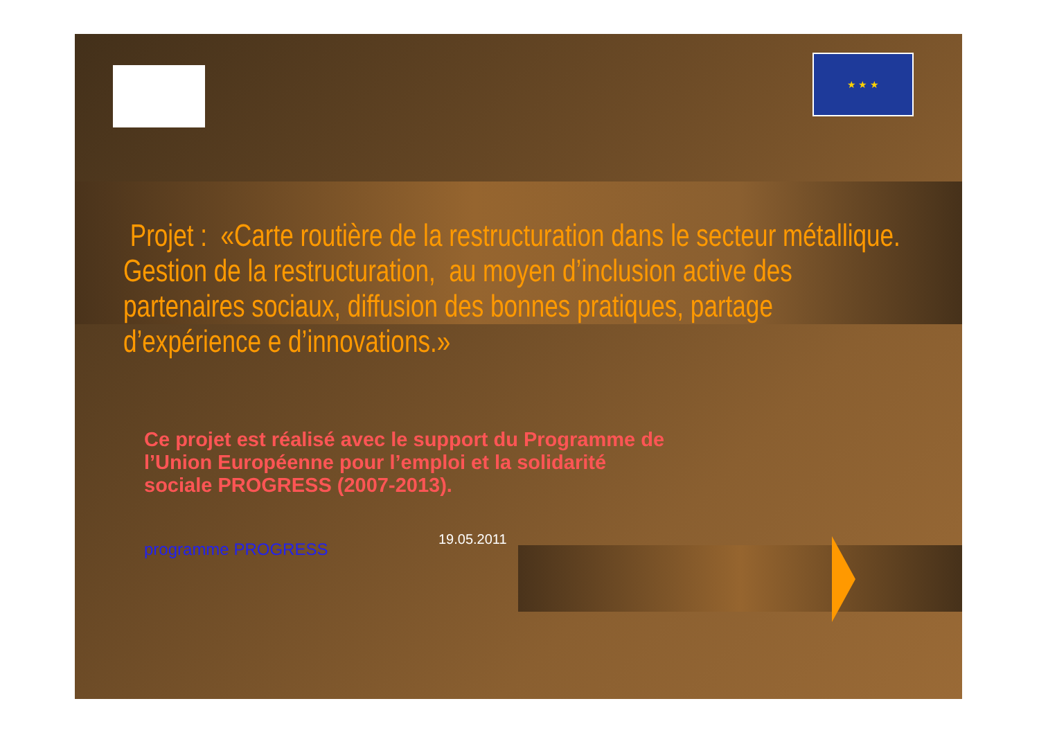★ ★ ★
Projet : «Carte routière de la restructuration dans le secteur métallique.
Gestion de la restructuration, au moyen d’inclusion active des partenaires sociaux, diffusion des bonnes pratiques, partage d’expérience e d’innovations.»
Ce projet est réalisé avec le support du Programme de
l’Union Européenne pour l’emploi et la solidarité
sociale PROGRESS (2007-2013).
programme PROGRESS
19.05.2011